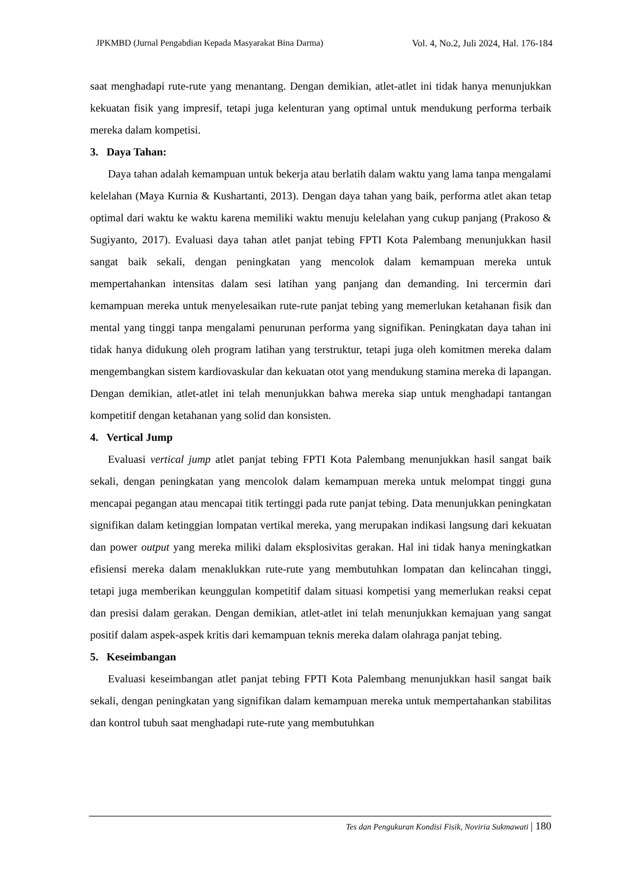JPKMBD (Jurnal Pengabdian Kepada Masyarakat Bina Darma) Vol. 4, No.2, Juli 2024, Hal. 176-184
saat menghadapi rute-rute yang menantang. Dengan demikian, atlet-atlet ini tidak hanya menunjukkan kekuatan fisik yang impresif, tetapi juga kelenturan yang optimal untuk mendukung performa terbaik mereka dalam kompetisi.
3. Daya Tahan:
Daya tahan adalah kemampuan untuk bekerja atau berlatih dalam waktu yang lama tanpa mengalami kelelahan (Maya Kurnia & Kushartanti, 2013). Dengan daya tahan yang baik, performa atlet akan tetap optimal dari waktu ke waktu karena memiliki waktu menuju kelelahan yang cukup panjang (Prakoso & Sugiyanto, 2017). Evaluasi daya tahan atlet panjat tebing FPTI Kota Palembang menunjukkan hasil sangat baik sekali, dengan peningkatan yang mencolok dalam kemampuan mereka untuk mempertahankan intensitas dalam sesi latihan yang panjang dan demanding. Ini tercermin dari kemampuan mereka untuk menyelesaikan rute-rute panjat tebing yang memerlukan ketahanan fisik dan mental yang tinggi tanpa mengalami penurunan performa yang signifikan. Peningkatan daya tahan ini tidak hanya didukung oleh program latihan yang terstruktur, tetapi juga oleh komitmen mereka dalam mengembangkan sistem kardiovaskular dan kekuatan otot yang mendukung stamina mereka di lapangan. Dengan demikian, atlet-atlet ini telah menunjukkan bahwa mereka siap untuk menghadapi tantangan kompetitif dengan ketahanan yang solid dan konsisten.
4. Vertical Jump
Evaluasi vertical jump atlet panjat tebing FPTI Kota Palembang menunjukkan hasil sangat baik sekali, dengan peningkatan yang mencolok dalam kemampuan mereka untuk melompat tinggi guna mencapai pegangan atau mencapai titik tertinggi pada rute panjat tebing. Data menunjukkan peningkatan signifikan dalam ketinggian lompatan vertikal mereka, yang merupakan indikasi langsung dari kekuatan dan power output yang mereka miliki dalam eksplosivitas gerakan. Hal ini tidak hanya meningkatkan efisiensi mereka dalam menaklukkan rute-rute yang membutuhkan lompatan dan kelincahan tinggi, tetapi juga memberikan keunggulan kompetitif dalam situasi kompetisi yang memerlukan reaksi cepat dan presisi dalam gerakan. Dengan demikian, atlet-atlet ini telah menunjukkan kemajuan yang sangat positif dalam aspek-aspek kritis dari kemampuan teknis mereka dalam olahraga panjat tebing.
5. Keseimbangan
Evaluasi keseimbangan atlet panjat tebing FPTI Kota Palembang menunjukkan hasil sangat baik sekali, dengan peningkatan yang signifikan dalam kemampuan mereka untuk mempertahankan stabilitas dan kontrol tubuh saat menghadapi rute-rute yang membutuhkan
Tes dan Pengukuran Kondisi Fisik, Noviria Sukmawati | 180